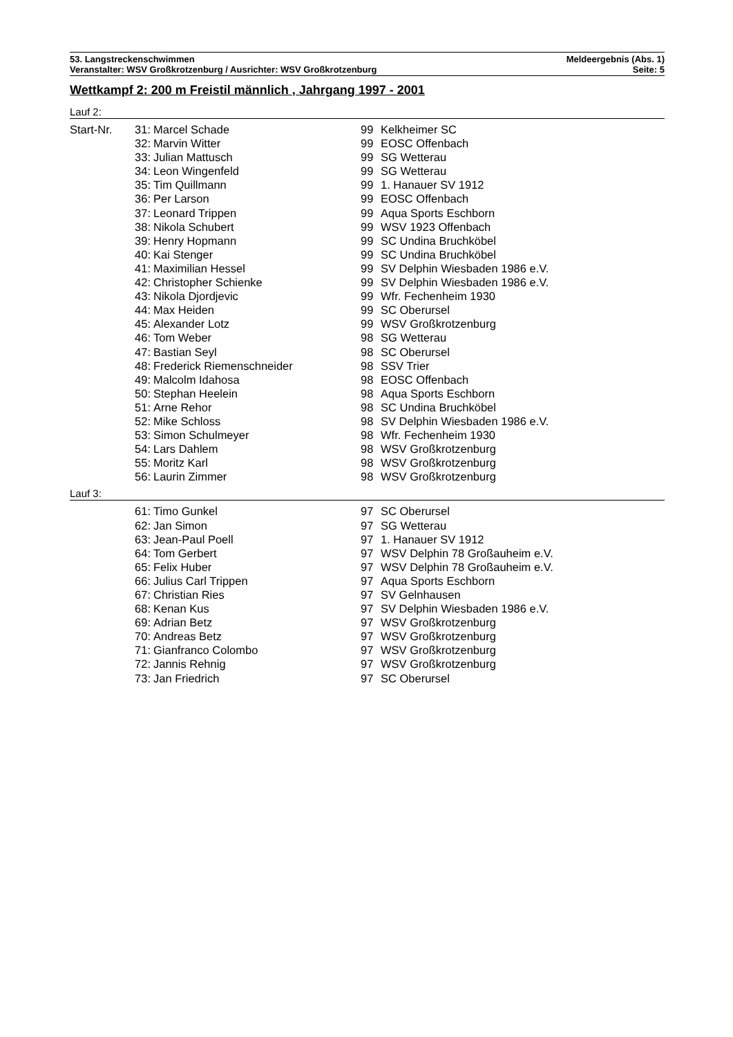53. Langstreckenschwimmen Meldeergebnis (Abs. 1)
Veranstalter: WSV Großkrotzenburg / Ausrichter: WSV Großkrotzenburg Seite: 5
Wettkampf 2: 200 m Freistil männlich , Jahrgang 1997 - 2001
Lauf 2:
| Start-Nr. | 31: | Marcel Schade | 99 | Kelkheimer SC |
| | 32: | Marvin Witter | 99 | EOSC Offenbach |
| | 33: | Julian Mattusch | 99 | SG Wetterau |
| | 34: | Leon Wingenfeld | 99 | SG Wetterau |
| | 35: | Tim Quillmann | 99 | 1. Hanauer SV 1912 |
| | 36: | Per Larson | 99 | EOSC Offenbach |
| | 37: | Leonard Trippen | 99 | Aqua Sports Eschborn |
| | 38: | Nikola Schubert | 99 | WSV 1923 Offenbach |
| | 39: | Henry Hopmann | 99 | SC Undina Bruchköbel |
| | 40: | Kai Stenger | 99 | SC Undina Bruchköbel |
| | 41: | Maximilian Hessel | 99 | SV Delphin Wiesbaden 1986 e.V. |
| | 42: | Christopher Schienke | 99 | SV Delphin Wiesbaden 1986 e.V. |
| | 43: | Nikola Djordjevic | 99 | Wfr. Fechenheim 1930 |
| | 44: | Max Heiden | 99 | SC Oberursel |
| | 45: | Alexander Lotz | 99 | WSV Großkrotzenburg |
| | 46: | Tom Weber | 98 | SG Wetterau |
| | 47: | Bastian Seyl | 98 | SC Oberursel |
| | 48: | Frederick Riemenschneider | 98 | SSV Trier |
| | 49: | Malcolm Idahosa | 98 | EOSC Offenbach |
| | 50: | Stephan Heelein | 98 | Aqua Sports Eschborn |
| | 51: | Arne Rehor | 98 | SC Undina Bruchköbel |
| | 52: | Mike Schloss | 98 | SV Delphin Wiesbaden 1986 e.V. |
| | 53: | Simon Schulmeyer | 98 | Wfr. Fechenheim 1930 |
| | 54: | Lars Dahlem | 98 | WSV Großkrotzenburg |
| | 55: | Moritz Karl | 98 | WSV Großkrotzenburg |
| | 56: | Laurin Zimmer | 98 | WSV Großkrotzenburg |
Lauf 3:
| | 61: | Timo Gunkel | 97 | SC Oberursel |
| | 62: | Jan Simon | 97 | SG Wetterau |
| | 63: | Jean-Paul Poell | 97 | 1. Hanauer SV 1912 |
| | 64: | Tom Gerbert | 97 | WSV Delphin 78 Großauheim e.V. |
| | 65: | Felix Huber | 97 | WSV Delphin 78 Großauheim e.V. |
| | 66: | Julius Carl Trippen | 97 | Aqua Sports Eschborn |
| | 67: | Christian Ries | 97 | SV Gelnhausen |
| | 68: | Kenan Kus | 97 | SV Delphin Wiesbaden 1986 e.V. |
| | 69: | Adrian Betz | 97 | WSV Großkrotzenburg |
| | 70: | Andreas Betz | 97 | WSV Großkrotzenburg |
| | 71: | Gianfranco Colombo | 97 | WSV Großkrotzenburg |
| | 72: | Jannis Rehnig | 97 | WSV Großkrotzenburg |
| | 73: | Jan Friedrich | 97 | SC Oberursel |